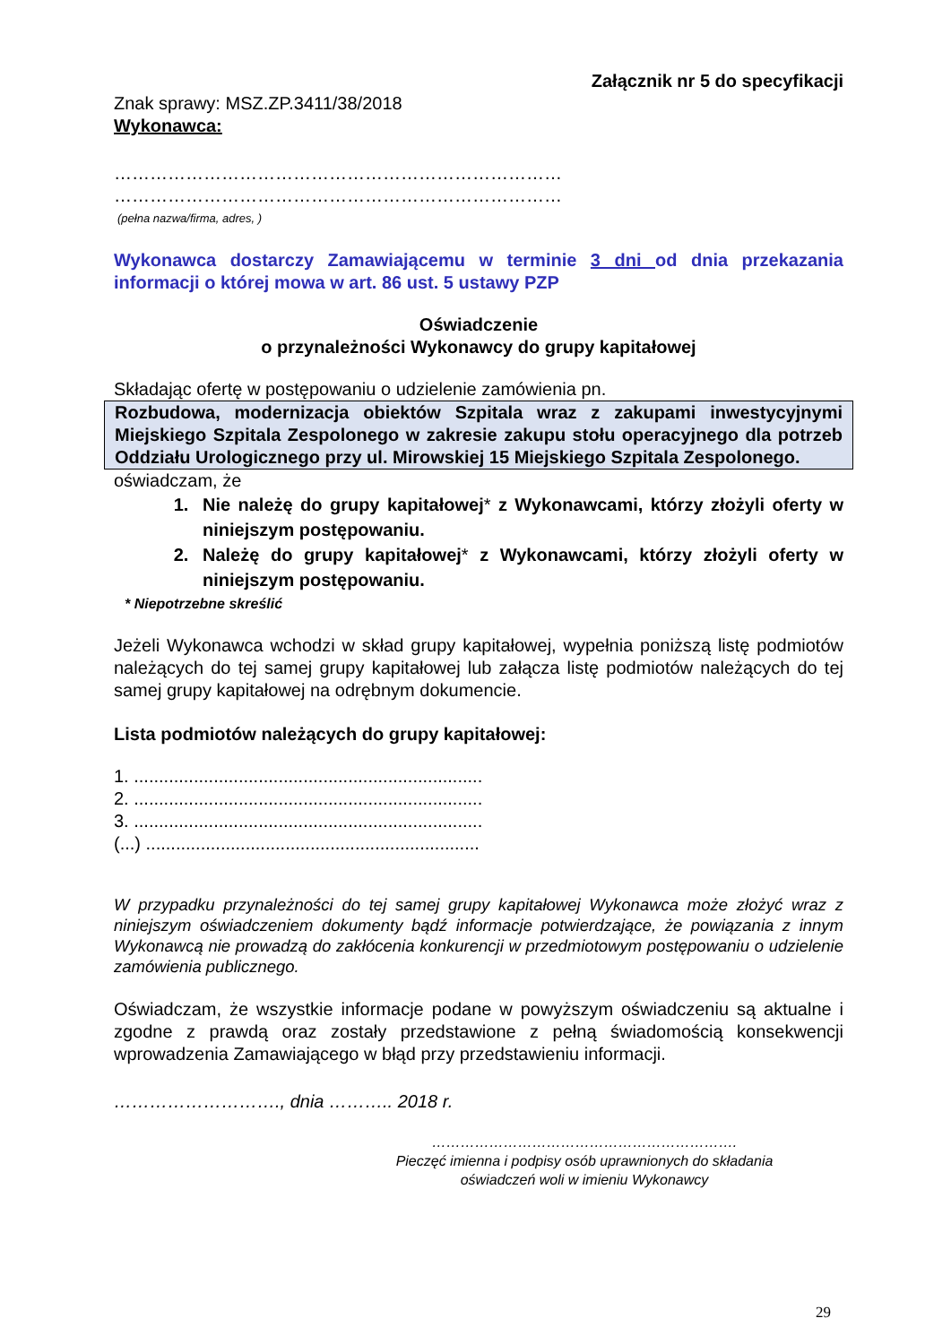Załącznik nr 5 do specyfikacji
Znak sprawy: MSZ.ZP.3411/38/2018
Wykonawca:
…………………………………………………………………
…………………………………………………………………
(pełna nazwa/firma, adres, )
Wykonawca dostarczy Zamawiającemu w terminie 3 dni od dnia przekazania informacji o której mowa w art. 86 ust. 5 ustawy PZP
Oświadczenie
o przynależności Wykonawcy do grupy kapitałowej
Składając ofertę w postępowaniu o udzielenie zamówienia pn.
Rozbudowa, modernizacja obiektów Szpitala wraz z zakupami inwestycyjnymi Miejskiego Szpitala Zespolonego w zakresie zakupu stołu operacyjnego dla potrzeb Oddziału Urologicznego przy ul. Mirowskiej 15 Miejskiego Szpitala Zespolonego.
oświadczam, że
1. Nie należę do grupy kapitałowej* z Wykonawcami, którzy złożyli oferty w niniejszym postępowaniu.
2. Należę do grupy kapitałowej* z Wykonawcami, którzy złożyli oferty w niniejszym postępowaniu.
* Niepotrzebne skreślić
Jeżeli Wykonawca wchodzi w skład grupy kapitałowej, wypełnia poniższą listę podmiotów należących do tej samej grupy kapitałowej lub załącza listę podmiotów należących do tej samej grupy kapitałowej na odrębnym dokumencie.
Lista podmiotów należących do grupy kapitałowej:
1. ......................................................................
2. ......................................................................
3. ......................................................................
(...) ...................................................................
W przypadku przynależności do tej samej grupy kapitałowej Wykonawca może złożyć wraz z niniejszym oświadczeniem dokumenty bądź informacje potwierdzające, że powiązania z innym Wykonawcą nie prowadzą do zakłócenia konkurencji w przedmiotowym postępowaniu o udzielenie zamówienia publicznego.
Oświadczam, że wszystkie informacje podane w powyższym oświadczeniu są aktualne i zgodne z prawdą oraz zostały przedstawione z pełną świadomością konsekwencji wprowadzenia Zamawiającego w błąd przy przedstawieniu informacji.
………………………., dnia ……….. 2018 r.
……………………………………………………….
Pieczęć imienna i podpisy osób uprawnionych do składania oświadczeń woli w imieniu Wykonawcy
29